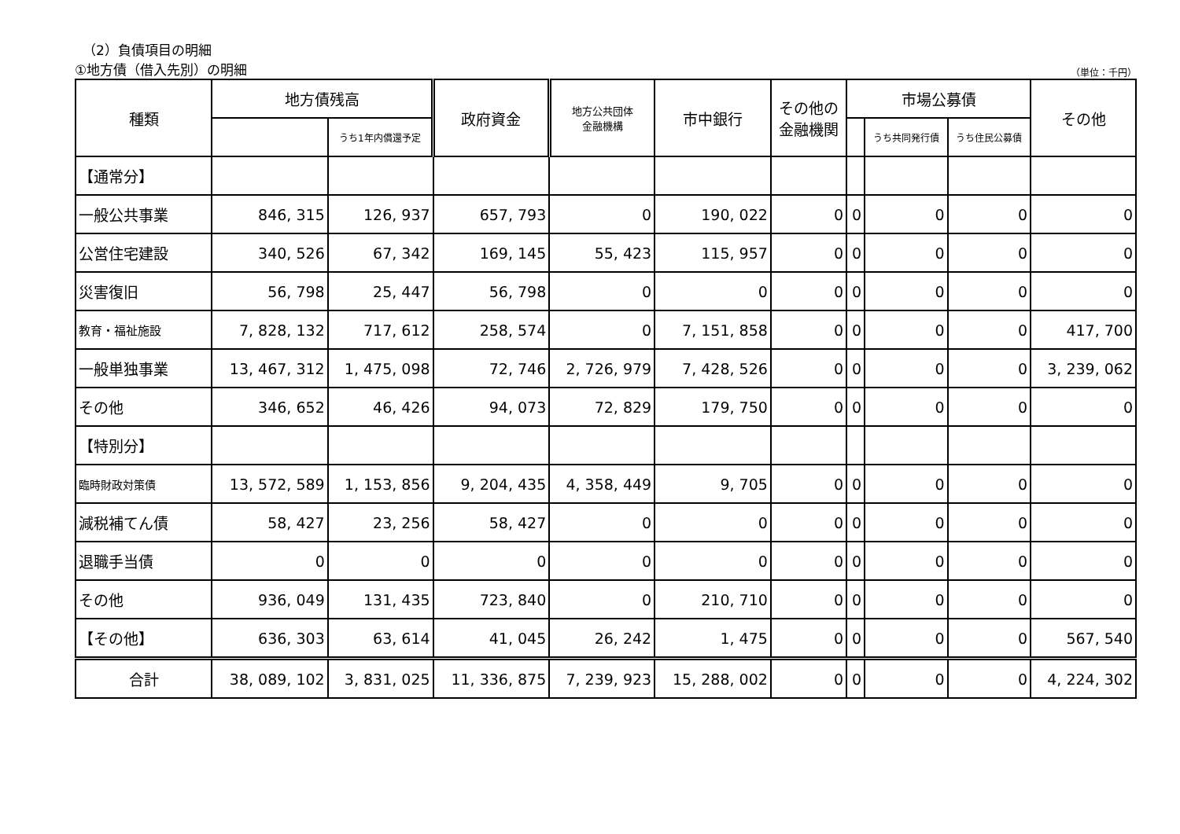（2）負債項目の明細
①地方債（借入先別）の明細 （単位：千円）
| 種類 | 地方債残高 | | 政府資金 | 地方公共団体 金融機構 | 市中銀行 | その他の 金融機関 | 市場公募債 | | | その他 |
| --- | --- | --- | --- | --- | --- | --- | --- | --- | --- | --- |
| | | うち1年内償還予定 | | | | | | うち共同発行債 | うち住民公募債 | |
| 【通常分】 | | | | | | | | | | |
| 一般公共事業 | 846, 315 | 126, 937 | 657, 793 | 0 | 190, 022 | 0 | 0 | 0 | 0 | 0 |
| 公営住宅建設 | 340, 526 | 67, 342 | 169, 145 | 55, 423 | 115, 957 | 0 | 0 | 0 | 0 | 0 |
| 災害復旧 | 56, 798 | 25, 447 | 56, 798 | 0 | 0 | 0 | 0 | 0 | 0 | 0 |
| 教育・福祉施設 | 7, 828, 132 | 717, 612 | 258, 574 | 0 | 7, 151, 858 | 0 | 0 | 0 | 0 | 417, 700 |
| 一般単独事業 | 13, 467, 312 | 1, 475, 098 | 72, 746 | 2, 726, 979 | 7, 428, 526 | 0 | 0 | 0 | 0 | 3, 239, 062 |
| その他 | 346, 652 | 46, 426 | 94, 073 | 72, 829 | 179, 750 | 0 | 0 | 0 | 0 | 0 |
| 【特別分】 | | | | | | | | | | |
| 臨時財政対策債 | 13, 572, 589 | 1, 153, 856 | 9, 204, 435 | 4, 358, 449 | 9, 705 | 0 | 0 | 0 | 0 | 0 |
| 減税補てん債 | 58, 427 | 23, 256 | 58, 427 | 0 | 0 | 0 | 0 | 0 | 0 | 0 |
| 退職手当債 | 0 | 0 | 0 | 0 | 0 | 0 | 0 | 0 | 0 | 0 |
| その他 | 936, 049 | 131, 435 | 723, 840 | 0 | 210, 710 | 0 | 0 | 0 | 0 | 0 |
| 【その他】 | 636, 303 | 63, 614 | 41, 045 | 26, 242 | 1, 475 | 0 | 0 | 0 | 0 | 567, 540 |
| 合計 | 38, 089, 102 | 3, 831, 025 | 11, 336, 875 | 7, 239, 923 | 15, 288, 002 | 0 | 0 | 0 | 0 | 4, 224, 302 |